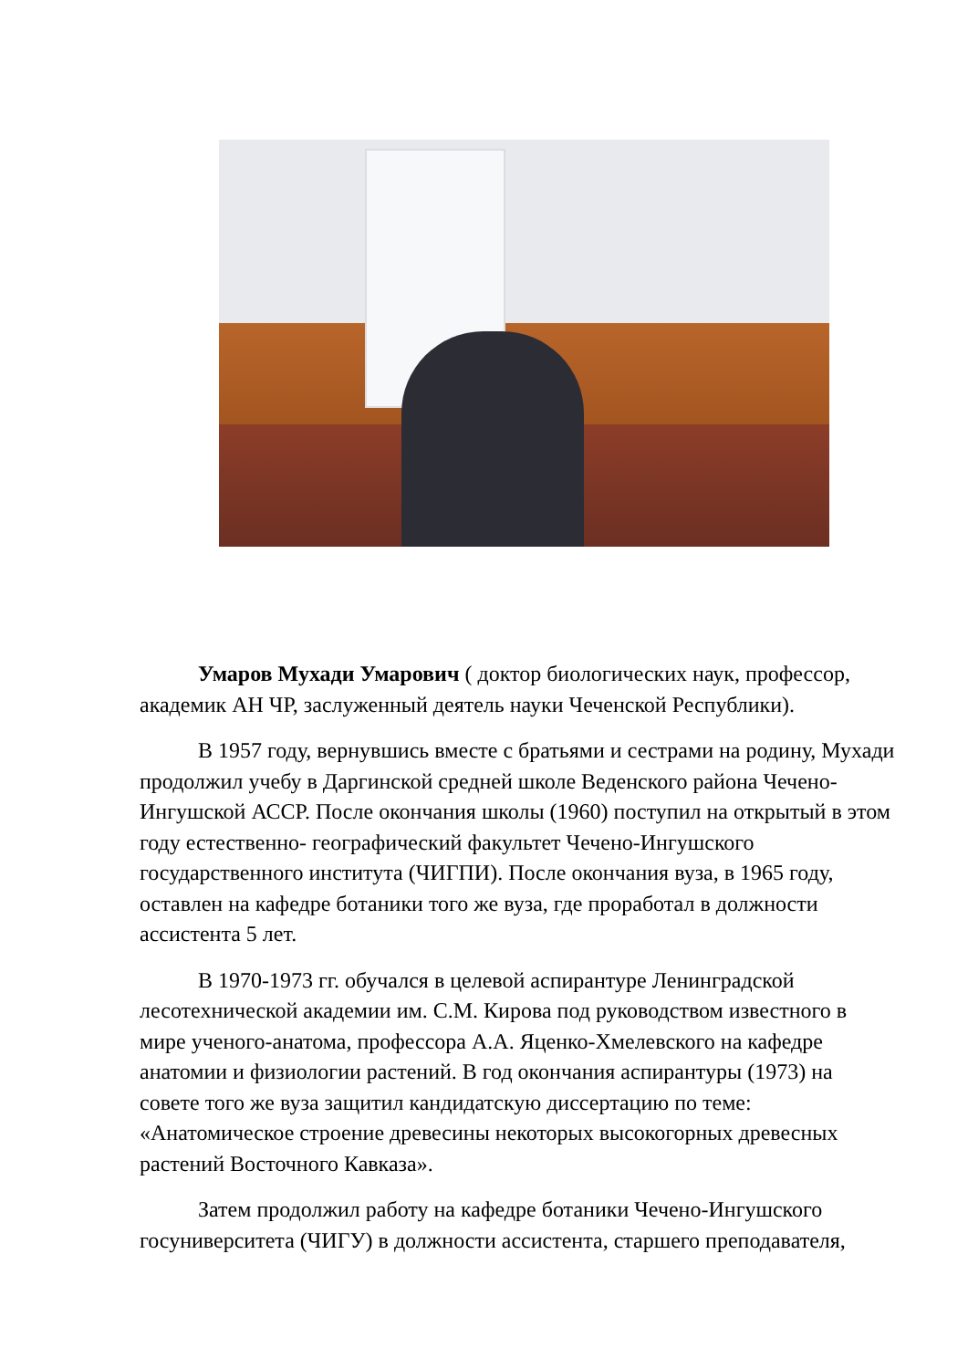Умаров Мухади Умарович ( доктор биологических наук, профессор, академик АН ЧР, заслуженный деятель науки Чеченской Республики).
В 1957 году, вернувшись вместе с братьями и сестрами на родину, Мухади продолжил учебу в Даргинской средней школе Веденского района Чечено-Ингушской АССР. После окончания школы (1960) поступил на открытый в этом году естественно- географический факультет Чечено-Ингушского государственного института (ЧИГПИ). После окончания вуза, в 1965 году, оставлен на кафедре ботаники того же вуза, где проработал в должности ассистента 5 лет.
В 1970-1973 гг. обучался в целевой аспирантуре Ленинградской лесотехнической академии им. С.М. Кирова под руководством известного в мире ученого-анатома, профессора А.А. Яценко-Хмелевского на кафедре анатомии и физиологии растений. В год окончания аспирантуры (1973) на совете того же вуза защитил кандидатскую диссертацию по теме: «Анатомическое строение древесины некоторых высокогорных древесных растений Восточного Кавказа».
Затем продолжил работу на кафедре ботаники Чечено-Ингушского госуниверситета (ЧИГУ) в должности ассистента, старшего преподавателя,